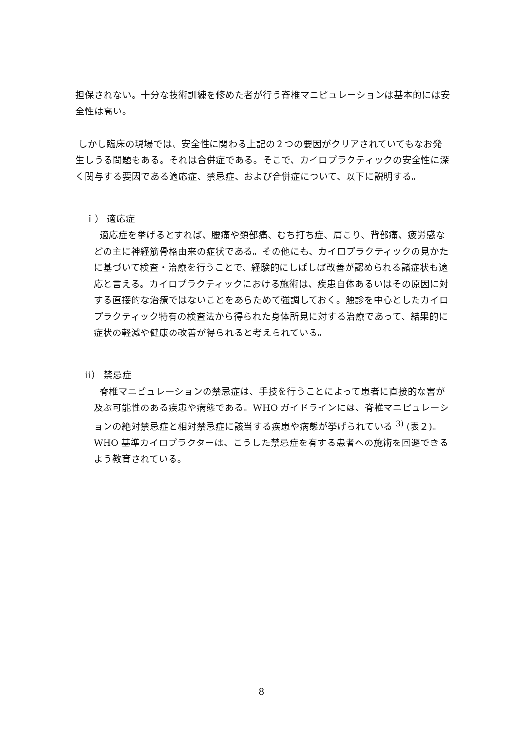担保されない。十分な技術訓練を修めた者が行う脊椎マニピュレーションは基本的には安全性は高い。
しかし臨床の現場では、安全性に関わる上記の２つの要因がクリアされていてもなお発生しうる問題もある。それは合併症である。そこで、カイロプラクティックの安全性に深く関与する要因である適応症、禁忌症、および合併症について、以下に説明する。
ｉ） 適応症
適応症を挙げるとすれば、腰痛や頚部痛、むち打ち症、肩こり、背部痛、疲労感などの主に神経筋骨格由来の症状である。その他にも、カイロプラクティックの見かたに基づいて検査・治療を行うことで、経験的にしばしば改善が認められる諸症状も適応と言える。カイロプラクティックにおける施術は、疾患自体あるいはその原因に対する直接的な治療ではないことをあらためて強調しておく。触診を中心としたカイロプラクティック特有の検査法から得られた身体所見に対する治療であって、結果的に症状の軽減や健康の改善が得られると考えられている。
ⅱ） 禁忌症
脊椎マニピュレーションの禁忌症は、手技を行うことによって患者に直接的な害が及ぶ可能性のある疾患や病態である。WHO ガイドラインには、脊椎マニピュレーションの絶対禁忌症と相対禁忌症に該当する疾患や病態が挙げられている <sup>3)</sup> (表２)。WHO 基準カイロプラクターは、こうした禁忌症を有する患者への施術を回避できるよう教育されている。
8